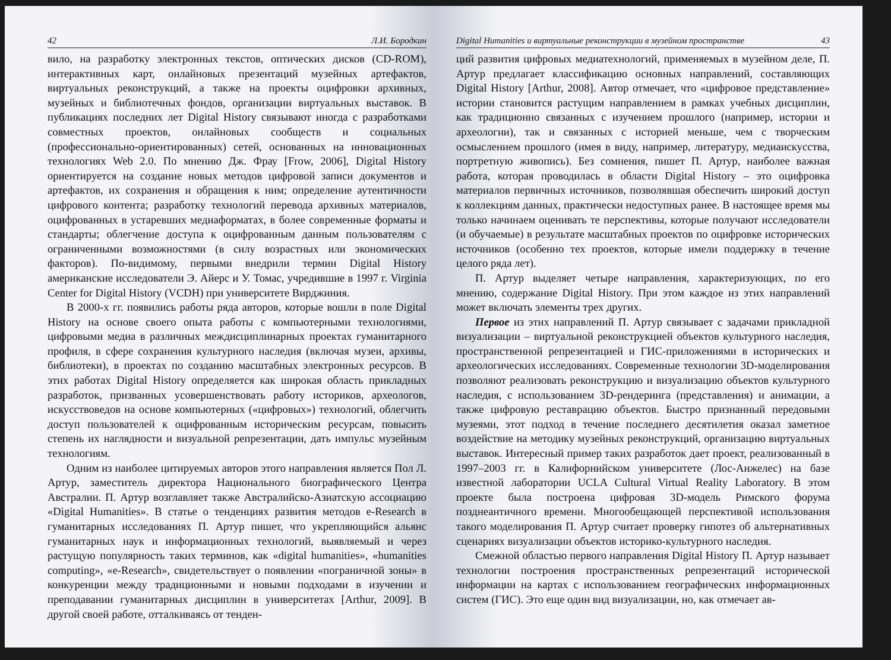42 Л.И. Бородкин
вило, на разработку электронных текстов, оптических дисков (CD-ROM), интерактивных карт, онлайновых презентаций музейных артефактов, виртуальных реконструкций, а также на проекты оцифровки архивных, музейных и библиотечных фондов, организации виртуальных выставок. В публикациях последних лет Digital History связывают иногда с разработками совместных проектов, онлайновых сообществ и социальных (профессионально-ориентированных) сетей, основанных на инновационных технологиях Web 2.0. По мнению Дж. Фрау [Frow, 2006], Digital History ориентируется на создание новых методов цифровой записи документов и артефактов, их сохранения и обращения к ним; определение аутентичности цифрового контента; разработку технологий перевода архивных материалов, оцифрованных в устаревших медиаформатах, в более современные форматы и стандарты; облегчение доступа к оцифрованным данным пользователям с ограниченными возможностями (в силу возрастных или экономических факторов). По-видимому, первыми внедрили термин Digital History американские исследователи Э. Айерс и У. Томас, учредившие в 1997 г. Virginia Center for Digital History (VCDH) при университете Вирджиния.
В 2000-х гг. появились работы ряда авторов, которые вошли в поле Digital History на основе своего опыта работы с компьютерными технологиями, цифровыми медиа в различных междисциплинарных проектах гуманитарного профиля, в сфере сохранения культурного наследия (включая музеи, архивы, библиотеки), в проектах по созданию масштабных электронных ресурсов. В этих работах Digital History определяется как широкая область прикладных разработок, призванных усовершенствовать работу историков, археологов, искусствоведов на основе компьютерных («цифровых») технологий, облегчить доступ пользователей к оцифрованным историческим ресурсам, повысить степень их наглядности и визуальной репрезентации, дать импульс музейным технологиям.
Одним из наиболее цитируемых авторов этого направления является Пол Л. Артур, заместитель директора Национального биографического Центра Австралии. П. Артур возглавляет также Австралийско-Азиатскую ассоциацию «Digital Humanities». В статье о тенденциях развития методов e-Research в гуманитарных исследованиях П. Артур пишет, что укрепляющийся альянс гуманитарных наук и информационных технологий, выявляемый и через растущую популярность таких терминов, как «digital humanities», «humanities computing», «e-Research», свидетельствует о появлении «пограничной зоны» в конкуренции между традиционными и новыми подходами в изучении и преподавании гуманитарных дисциплин в университетах [Arthur, 2009]. В другой своей работе, отталкиваясь от тенден-
Digital Humanities и виртуальные реконструкции в музейном пространстве 43
ций развития цифровых медиатехнологий, применяемых в музейном деле, П. Артур предлагает классификацию основных направлений, составляющих Digital History [Arthur, 2008]. Автор отмечает, что «цифровое представление» истории становится растущим направлением в рамках учебных дисциплин, как традиционно связанных с изучением прошлого (например, истории и археологии), так и связанных с историей меньше, чем с творческим осмыслением прошлого (имея в виду, например, литературу, медиаискусства, портретную живопись). Без сомнения, пишет П. Артур, наиболее важная работа, которая проводилась в области Digital History – это оцифровка материалов первичных источников, позволявшая обеспечить широкий доступ к коллекциям данных, практически недоступных ранее. В настоящее время мы только начинаем оценивать те перспективы, которые получают исследователи (и обучаемые) в результате масштабных проектов по оцифровке исторических источников (особенно тех проектов, которые имели поддержку в течение целого ряда лет).
П. Артур выделяет четыре направления, характеризующих, по его мнению, содержание Digital History. При этом каждое из этих направлений может включать элементы трех других.
Первое из этих направлений П. Артур связывает с задачами прикладной визуализации – виртуальной реконструкцией объектов культурного наследия, пространственной репрезентацией и ГИС-приложениями в исторических и археологических исследованиях. Современные технологии 3D-моделирования позволяют реализовать реконструкцию и визуализацию объектов культурного наследия, с использованием 3D-рендеринга (представления) и анимации, а также цифровую реставрацию объектов. Быстро признанный передовыми музеями, этот подход в течение последнего десятилетия оказал заметное воздействие на методику музейных реконструкций, организацию виртуальных выставок. Интересный пример таких разработок дает проект, реализованный в 1997–2003 гг. в Калифорнийском университете (Лос-Анжелес) на базе известной лаборатории UCLA Cultural Virtual Reality Laboratory. В этом проекте была построена цифровая 3D-модель Римского форума позднеантичного времени. Многообещающей перспективой использования такого моделирования П. Артур считает проверку гипотез об альтернативных сценариях визуализации объектов историко-культурного наследия.
Смежной областью первого направления Digital History П. Артур называет технологии построения пространственных репрезентаций исторической информации на картах с использованием географических информационных систем (ГИС). Это еще один вид визуализации, но, как отмечает ав-